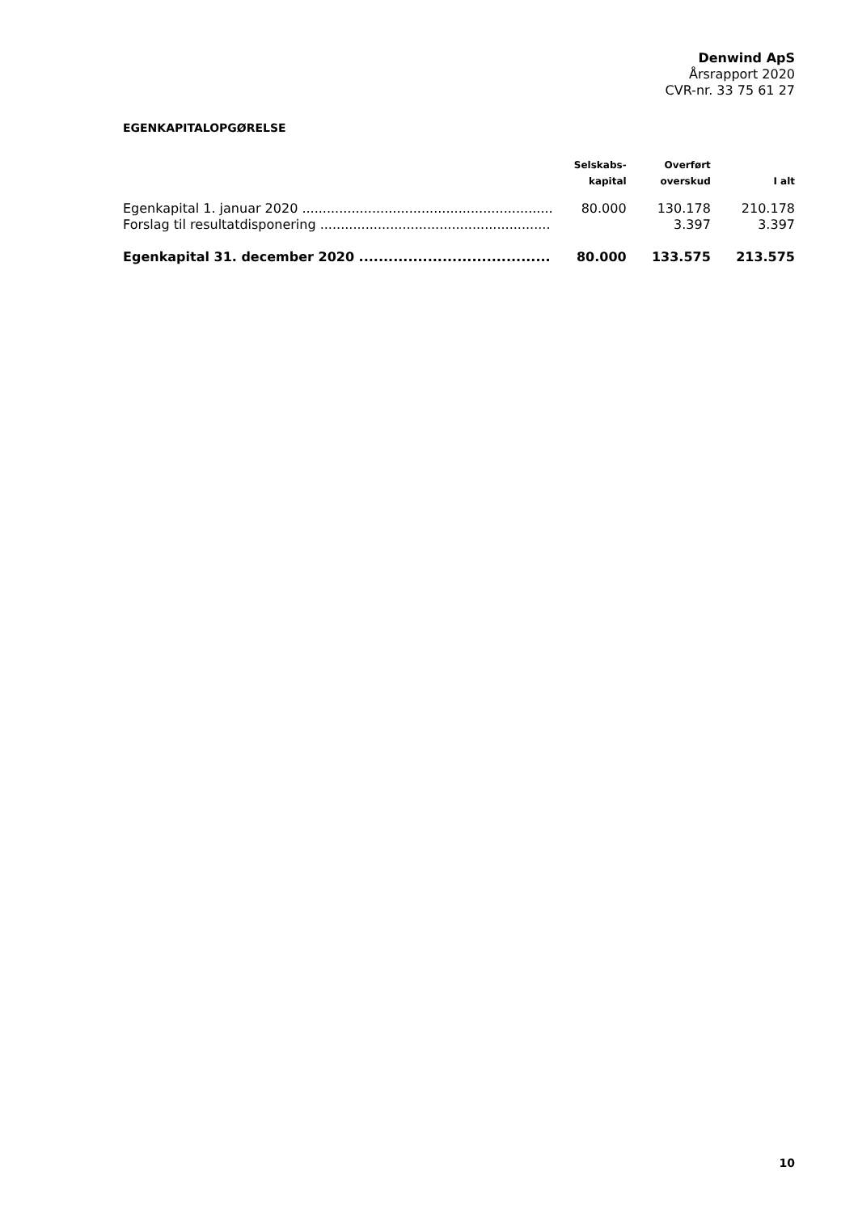Denwind ApS
Årsrapport 2020
CVR-nr. 33 75 61 27
EGENKAPITALOPGØRELSE
| | Selskabs- kapital | Overført overskud | I alt |
| --- | --- | --- | --- |
| Egenkapital 1. januar 2020 | 80.000 | 130.178 | 210.178 |
| Forslag til resultatdisponering | | 3.397 | 3.397 |
| Egenkapital 31. december 2020 | 80.000 | 133.575 | 213.575 |
10